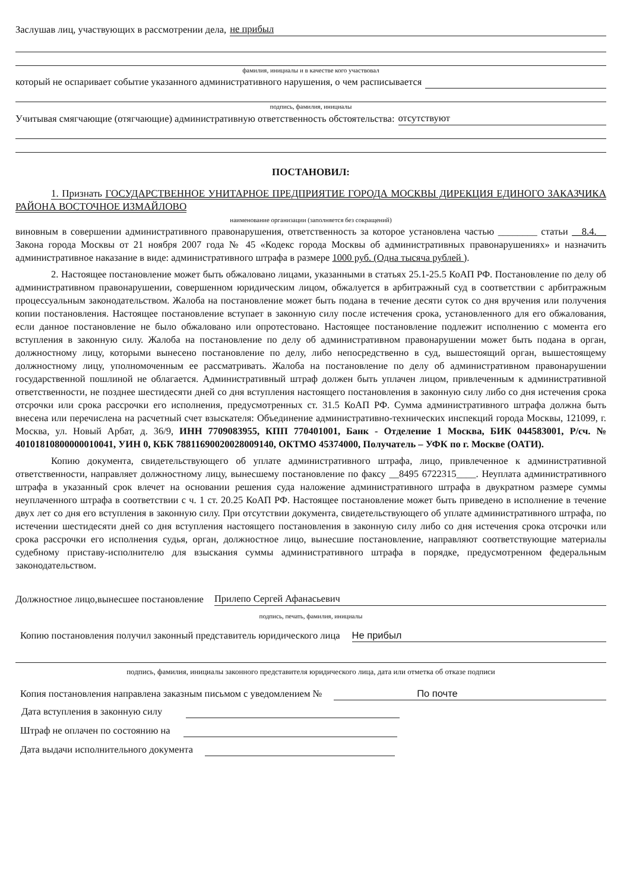Заслушав лиц, участвующих в рассмотрении дела, не прибыл
фамилия, инициалы и в качестве кого участвовал
который не оспаривает событие указанного административного нарушения, о чем расписывается
подпись, фамилия, инициалы
Учитывая смягчающие (отягчающие) административную ответственность обстоятельства: отсутствуют
ПОСТАНОВИЛ:
1. Признать ГОСУДАРСТВЕННОЕ УНИТАРНОЕ ПРЕДПРИЯТИЕ ГОРОДА МОСКВЫ ДИРЕКЦИЯ ЕДИНОГО ЗАКАЗЧИКА РАЙОНА ВОСТОЧНОЕ ИЗМАЙЛОВО
наименование организации (заполняется без сокращений)
виновным в совершении административного правонарушения, ответственность за которое установлена частью ________ статьи __8.4.__ Закона города Москвы от 21 ноября 2007 года № 45 «Кодекс города Москвы об административных правонарушениях» и назначить административное наказание в виде: административного штрафа в размере 1000 руб. (Одна тысяча рублей ).
2. Настоящее постановление может быть обжаловано лицами, указанными в статьях 25.1-25.5 КоАП РФ. Постановление по делу об административном правонарушении, совершенном юридическим лицом, обжалуется в арбитражный суд в соответствии с арбитражным процессуальным законодательством. Жалоба на постановление может быть подана в течение десяти суток со дня вручения или получения копии постановления. Настоящее постановление вступает в законную силу после истечения срока, установленного для его обжалования, если данное постановление не было обжаловано или опротестовано. Настоящее постановление подлежит исполнению с момента его вступления в законную силу. Жалоба на постановление по делу об административном правонарушении может быть подана в орган, должностному лицу, которыми вынесено постановление по делу, либо непосредственно в суд, вышестоящий орган, вышестоящему должностному лицу, уполномоченным ее рассматривать. Жалоба на постановление по делу об административном правонарушении государственной пошлиной не облагается. Административный штраф должен быть уплачен лицом, привлеченным к административной ответственности, не позднее шестидесяти дней со дня вступления настоящего постановления в законную силу либо со дня истечения срока отсрочки или срока рассрочки его исполнения, предусмотренных ст. 31.5 КоАП РФ. Сумма административного штрафа должна быть внесена или перечислена на расчетный счет взыскателя: Объединение административно-технических инспекций города Москвы, 121099, г. Москва, ул. Новый Арбат, д. 36/9, ИНН 7709083955, КПП 770401001, Банк - Отделение 1 Москва, БИК 044583001, Р/сч. № 40101810800000010041, УИН 0, КБК 78811690020028009140, ОКТМО 45374000, Получатель – УФК по г. Москве (ОАТИ).
Копию документа, свидетельствующего об уплате административного штрафа, лицо, привлеченное к административной ответственности, направляет должностному лицу, вынесшему постановление по факсу __8495 6722315____. Неуплата административного штрафа в указанный срок влечет на основании решения суда наложение административного штрафа в двукратном размере суммы неуплаченного штрафа в соответствии с ч. 1 ст. 20.25 КоАП РФ. Настоящее постановление может быть приведено в исполнение в течение двух лет со дня его вступления в законную силу. При отсутствии документа, свидетельствующего об уплате административного штрафа, по истечении шестидесяти дней со дня вступления настоящего постановления в законную силу либо со дня истечения срока отсрочки или срока рассрочки его исполнения судья, орган, должностное лицо, вынесшие постановление, направляют соответствующие материалы судебному приставу-исполнителю для взыскания суммы административного штрафа в порядке, предусмотренном федеральным законодательством.
Должностное лицо,вынесшее постановление Прилепо Сергей Афанасьевич
подпись, печать, фамилия, инициалы
Копию постановления получил законный представитель юридического лица Не прибыл
подпись, фамилия, инициалы законного представителя юридического лица, дата или отметка об отказе подписи
Копия постановления направлена заказным письмом с уведомлением № По почте
Дата вступления в законную силу
Штраф не оплачен по состоянию на
Дата выдачи исполнительного документа